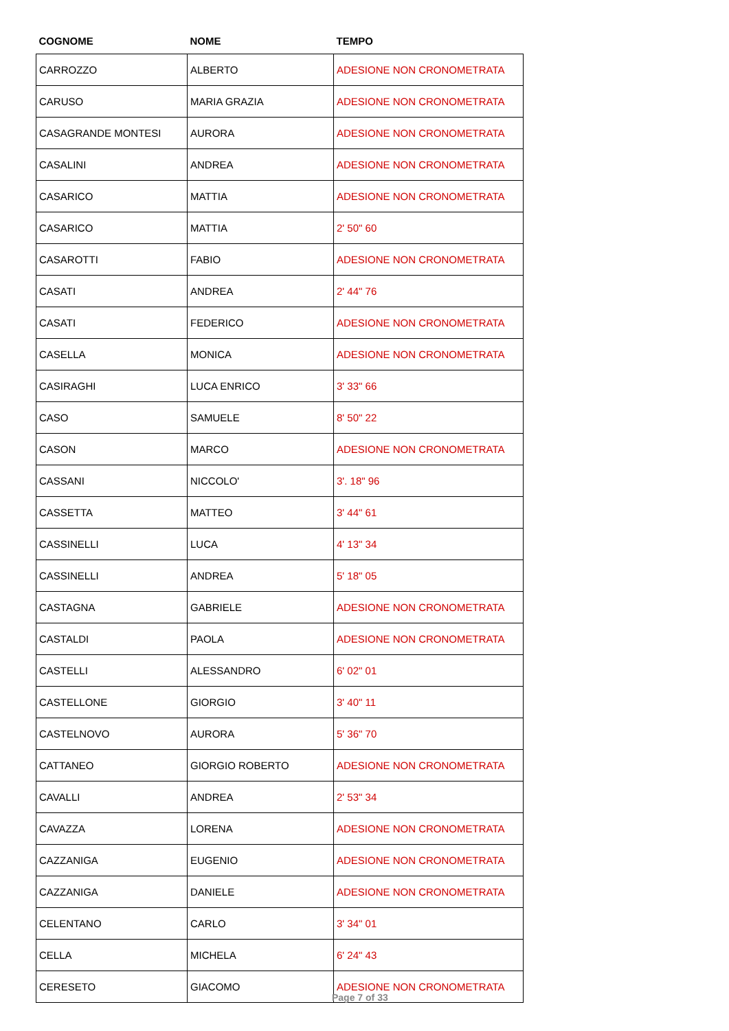| COGNOME | NOME | TEMPO |
| --- | --- | --- |
| CARROZZO | ALBERTO | ADESIONE NON CRONOMETRATA |
| CARUSO | MARIA GRAZIA | ADESIONE NON CRONOMETRATA |
| CASAGRANDE MONTESI | AURORA | ADESIONE NON CRONOMETRATA |
| CASALINI | ANDREA | ADESIONE NON CRONOMETRATA |
| CASARICO | MATTIA | ADESIONE NON CRONOMETRATA |
| CASARICO | MATTIA | 2' 50" 60 |
| CASAROTTI | FABIO | ADESIONE NON CRONOMETRATA |
| CASATI | ANDREA | 2' 44" 76 |
| CASATI | FEDERICO | ADESIONE NON CRONOMETRATA |
| CASELLA | MONICA | ADESIONE NON CRONOMETRATA |
| CASIRAGHI | LUCA ENRICO | 3' 33" 66 |
| CASO | SAMUELE | 8' 50" 22 |
| CASON | MARCO | ADESIONE NON CRONOMETRATA |
| CASSANI | NICCOLO' | 3'. 18" 96 |
| CASSETTA | MATTEO | 3' 44" 61 |
| CASSINELLI | LUCA | 4' 13" 34 |
| CASSINELLI | ANDREA | 5' 18" 05 |
| CASTAGNA | GABRIELE | ADESIONE NON CRONOMETRATA |
| CASTALDI | PAOLA | ADESIONE NON CRONOMETRATA |
| CASTELLI | ALESSANDRO | 6' 02" 01 |
| CASTELLONE | GIORGIO | 3' 40" 11 |
| CASTELNOVO | AURORA | 5' 36" 70 |
| CATTANEO | GIORGIO ROBERTO | ADESIONE NON CRONOMETRATA |
| CAVALLI | ANDREA | 2' 53" 34 |
| CAVAZZA | LORENA | ADESIONE NON CRONOMETRATA |
| CAZZANIGA | EUGENIO | ADESIONE NON CRONOMETRATA |
| CAZZANIGA | DANIELE | ADESIONE NON CRONOMETRATA |
| CELENTANO | CARLO | 3' 34" 01 |
| CELLA | MICHELA | 6' 24" 43 |
| CERESETO | GIACOMO | ADESIONE NON CRONOMETRATA |
Page 7 of 33